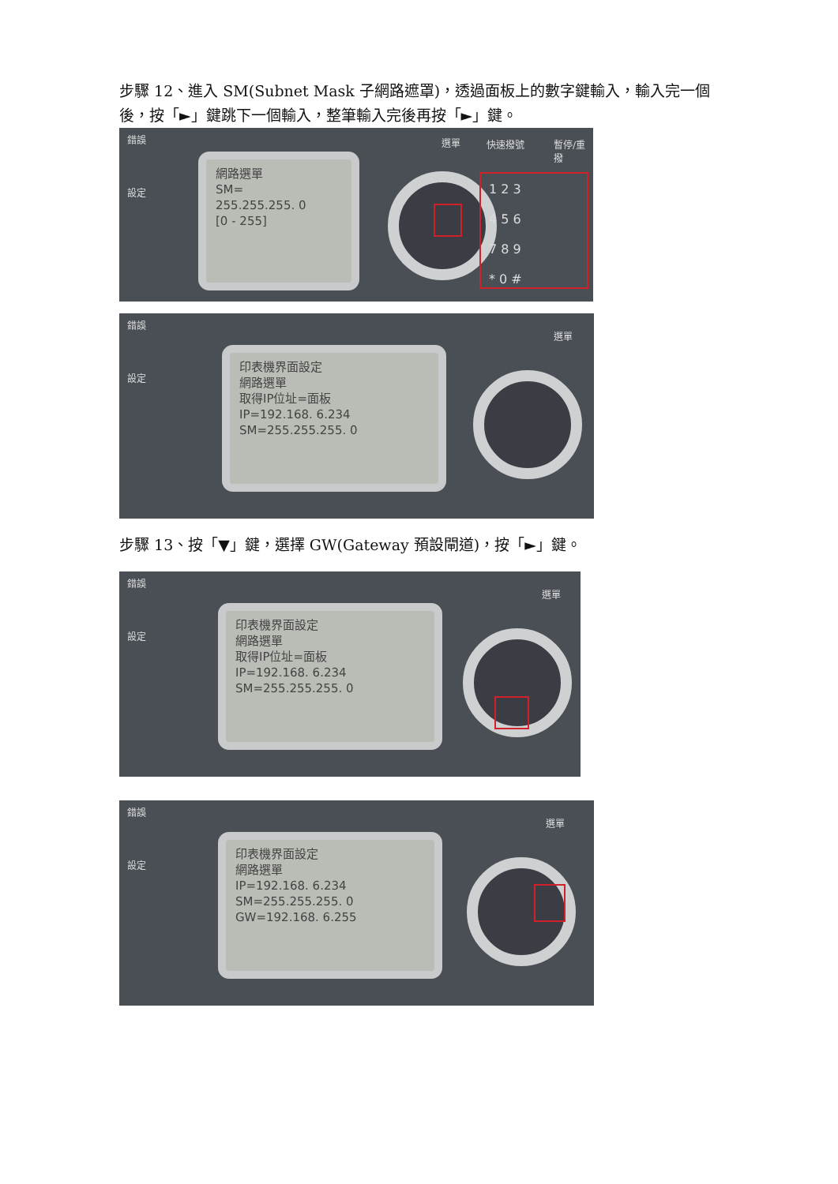步驟 12、進入 SM(Subnet Mask 子網路遮罩)，透過面板上的數字鍵輸入，輸入完一個後，按「►」鍵跳下一個輸入，整筆輸入完後再按「►」鍵。
錯誤
設定
網路選單
SM=
255.255.255. 0
[0 - 255]
選單 快速撥號 暫停/重撥
1 2 3
4 5 6
7 8 9
* 0 #
錯誤
設定
印表機界面設定
網路選單
取得IP位址=面板
IP=192.168. 6.234
SM=255.255.255. 0
選單
步驟 13、按「▼」鍵，選擇 GW(Gateway 預設閘道)，按「►」鍵。
錯誤
設定
印表機界面設定
網路選單
取得IP位址=面板
IP=192.168. 6.234
SM=255.255.255. 0
選單
錯誤
設定
印表機界面設定
網路選單
IP=192.168. 6.234
SM=255.255.255. 0
GW=192.168. 6.255
選單